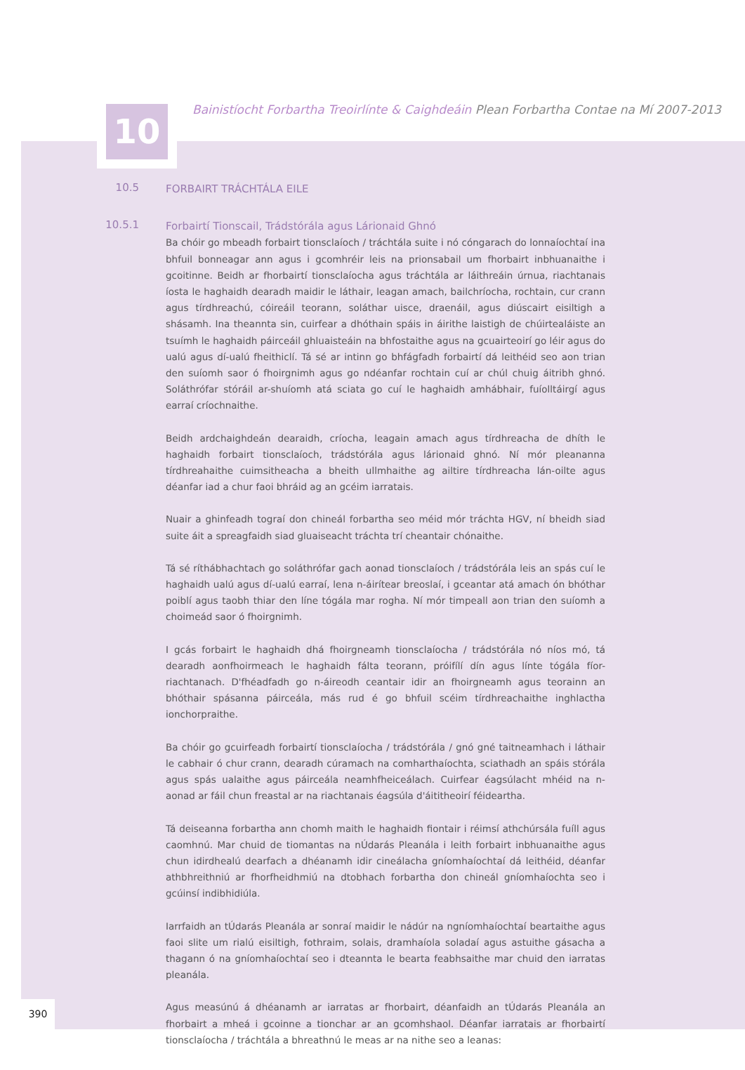10
Bainistíocht Forbartha Treoirlínte & Caighdeáin Plean Forbartha Contae na Mí 2007-2013
10.5
FORBAIRT TRÁCHTÁLA EILE
10.5.1
Forbairtí Tionscail, Trádstórála agus Lárionaid Ghnó
Ba chóir go mbeadh forbairt tionsclaíoch / tráchtála suite i nó cóngarach do lonnaíochtaí ina bhfuil bonneagar ann agus i gcomhréir leis na prionsabail um fhorbairt inbhuanaithe i gcoitinne. Beidh ar fhorbairtí tionsclaíocha agus tráchtála ar láithreáin úrnua, riachtanais íosta le haghaidh dearadh maidir le láthair, leagan amach, bailchríocha, rochtain, cur crann agus tírdhreachú, cóireáil teorann, soláthar uisce, draenáil, agus diúscairt eisiltigh a shásamh. Ina theannta sin, cuirfear a dhóthain spáis in áirithe laistigh de chúirtealáiste an tsuímh le haghaidh páirceáil ghluaisteáin na bhfostaithe agus na gcuairteoirí go léir agus do ualú agus dí-ualú fheithiclí. Tá sé ar intinn go bhfágfadh forbairtí dá leithéid seo aon trian den suíomh saor ó fhoirgnimh agus go ndéanfar rochtain cuí ar chúl chuig áitribh ghnó. Soláthrófar stóráil ar-shuíomh atá sciata go cuí le haghaidh amhábhair, fuíolltáirgí agus earraí críochnaithe.
Beidh ardchaighdeán dearaidh, críocha, leagain amach agus tírdhreacha de dhíth le haghaidh forbairt tionsclaíoch, trádstórála agus lárionaid ghnó. Ní mór pleananna tírdhreahaithe cuimsitheacha a bheith ullmhaithe ag ailtire tírdhreacha lán-oilte agus déanfar iad a chur faoi bhráid ag an gcéim iarratais.
Nuair a ghinfeadh tograí don chineál forbartha seo méid mór tráchta HGV, ní bheidh siad suite áit a spreagfaidh siad gluaiseacht tráchta trí cheantair chónaithe.
Tá sé ríthábhachtach go soláthrófar gach aonad tionsclaíoch / trádstórála leis an spás cuí le haghaidh ualú agus dí-ualú earraí, lena n-áirítear breoslaí, i gceantar atá amach ón bhóthar poiblí agus taobh thiar den líne tógála mar rogha. Ní mór timpeall aon trian den suíomh a choimeád saor ó fhoirgnimh.
I gcás forbairt le haghaidh dhá fhoirgneamh tionsclaíocha / trádstórála nó níos mó, tá dearadh aonfhoirmeach le haghaidh fálta teorann, próifílí dín agus línte tógála fíor-riachtanach. D'fhéadfadh go n-áireodh ceantair idir an fhoirgneamh agus teorainn an bhóthair spásanna páirceála, más rud é go bhfuil scéim tírdhreachaithe inghlactha ionchorpraithe.
Ba chóir go gcuirfeadh forbairtí tionsclaíocha / trádstórála / gnó gné taitneamhach i láthair le cabhair ó chur crann, dearadh cúramach na comharthaíochta, sciathadh an spáis stórála agus spás ualaithe agus páirceála neamhfheiceálach. Cuirfear éagsúlacht mhéid na n-aonad ar fáil chun freastal ar na riachtanais éagsúla d'áititheoirí féideartha.
Tá deiseanna forbartha ann chomh maith le haghaidh fiontair i réimsí athchúrsála fuíll agus caomhnú. Mar chuid de tiomantas na nÚdarás Pleanála i leith forbairt inbhuanaithe agus chun idirdhealú dearfach a dhéanamh idir cineálacha gníomhaíochtaí dá leithéid, déanfar athbhreithniú ar fhorfheidhmiú na dtobhach forbartha don chineál gníomhaíochta seo i gcúinsí indibhidiúla.
Iarrfaidh an tÚdarás Pleanála ar sonraí maidir le nádúr na ngníomhaíochtaí beartaithe agus faoi slite um rialú eisiltigh, fothraim, solais, dramhaíola soladaí agus astuithe gásacha a thagann ó na gníomhaíochtaí seo i dteannta le bearta feabhsaithe mar chuid den iarratas pleanála.
Agus measúnú á dhéanamh ar iarratas ar fhorbairt, déanfaidh an tÚdarás Pleanála an fhorbairt a mheá i gcoinne a tionchar ar an gcomhshaol. Déanfar iarratais ar fhorbairtí tionsclaíocha / tráchtála a bhreathnú le meas ar na nithe seo a leanas:
390